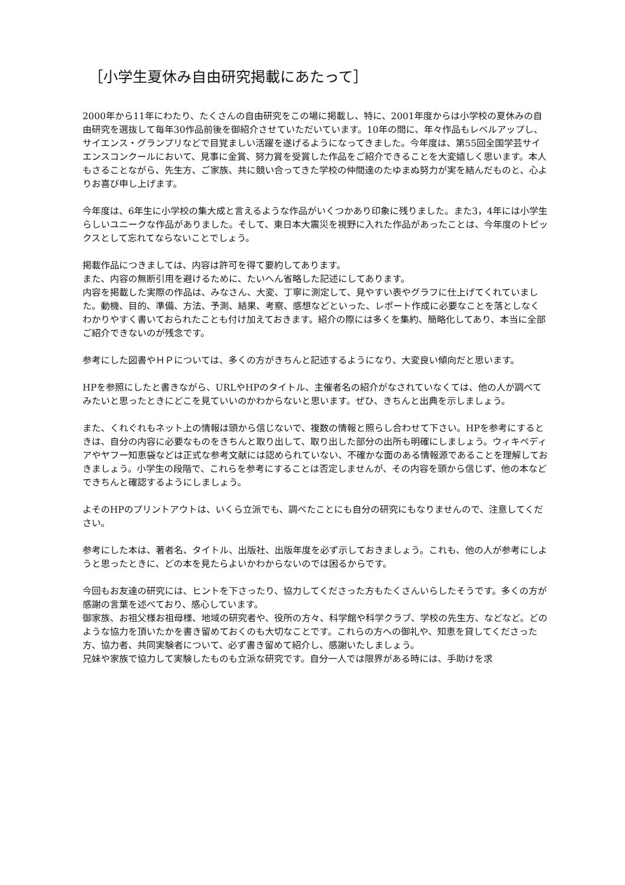［小学生夏休み自由研究掲載にあたって］
2000年から11年にわたり、たくさんの自由研究をこの場に掲載し、特に、2001年度からは小学校の夏休みの自由研究を選抜して毎年30作品前後を御紹介させていただいています。10年の間に、年々作品もレベルアップし、サイエンス・グランプリなどで目覚ましい活躍を遂げるようになってきました。今年度は、第55回全国学芸サイエンスコンクールにおいて、見事に金賞、努力賞を受賞した作品をご紹介できることを大変嬉しく思います。本人もさることながら、先生方、ご家族、共に競い合ってきた学校の仲間達のたゆまぬ努力が実を結んだものと、心よりお喜び申し上げます。
今年度は、6年生に小学校の集大成と言えるような作品がいくつかあり印象に残りました。また3，4年には小学生らしいユニークな作品がありました。そして、東日本大震災を視野に入れた作品があったことは、今年度のトピックスとして忘れてならないことでしょう。
掲載作品につきましては、内容は許可を得て要約してあります。
また、内容の無断引用を避けるために、たいへん省略した記述にしてあります。
内容を掲載した実際の作品は、みなさん、大変、丁寧に測定して、見やすい表やグラフに仕上げてくれていました。動機、目的、準備、方法、予測、結果、考察、感想などといった、レポート作成に必要なことを落としなくわかりやすく書いておられたことも付け加えておきます。紹介の際には多くを集約、簡略化してあり、本当に全部ご紹介できないのが残念です。
参考にした図書やＨＰについては、多くの方がきちんと記述するようになり、大変良い傾向だと思います。
HPを参照にしたと書きながら、URLやHPのタイトル、主催者名の紹介がなされていなくては、他の人が調べてみたいと思ったときにどこを見ていいのかわからないと思います。ぜひ、きちんと出典を示しましょう。
また、くれぐれもネット上の情報は頭から信じないで、複数の情報と照らし合わせて下さい。HPを参考にするときは、自分の内容に必要なものをきちんと取り出して、取り出した部分の出所も明確にしましょう。ウィキペディアやヤフー知恵袋などは正式な参考文献には認められていない、不確かな面のある情報源であることを理解しておきましょう。小学生の段階で、これらを参考にすることは否定しませんが、その内容を頭から信じず、他の本などできちんと確認するようにしましょう。
よそのHPのプリントアウトは、いくら立派でも、調べたことにも自分の研究にもなりませんので、注意してください。
参考にした本は、著者名、タイトル、出版社、出版年度を必ず示しておきましょう。これも、他の人が参考にしようと思ったときに、どの本を見たらよいかわからないのでは困るからです。
今回もお友達の研究には、ヒントを下さったり、協力してくださった方もたくさんいらしたそうです。多くの方が感謝の言葉を述べており、感心しています。
御家族、お祖父様お祖母様、地域の研究者や、役所の方々、科学館や科学クラブ、学校の先生方、などなど。どのような協力を頂いたかを書き留めておくのも大切なことです。これらの方への御礼や、知恵を貸してくださった方、協力者、共同実験者について、必ず書き留めて紹介し、感謝いたしましょう。
兄妹や家族で協力して実験したものも立派な研究です。自分一人では限界がある時には、手助けを求